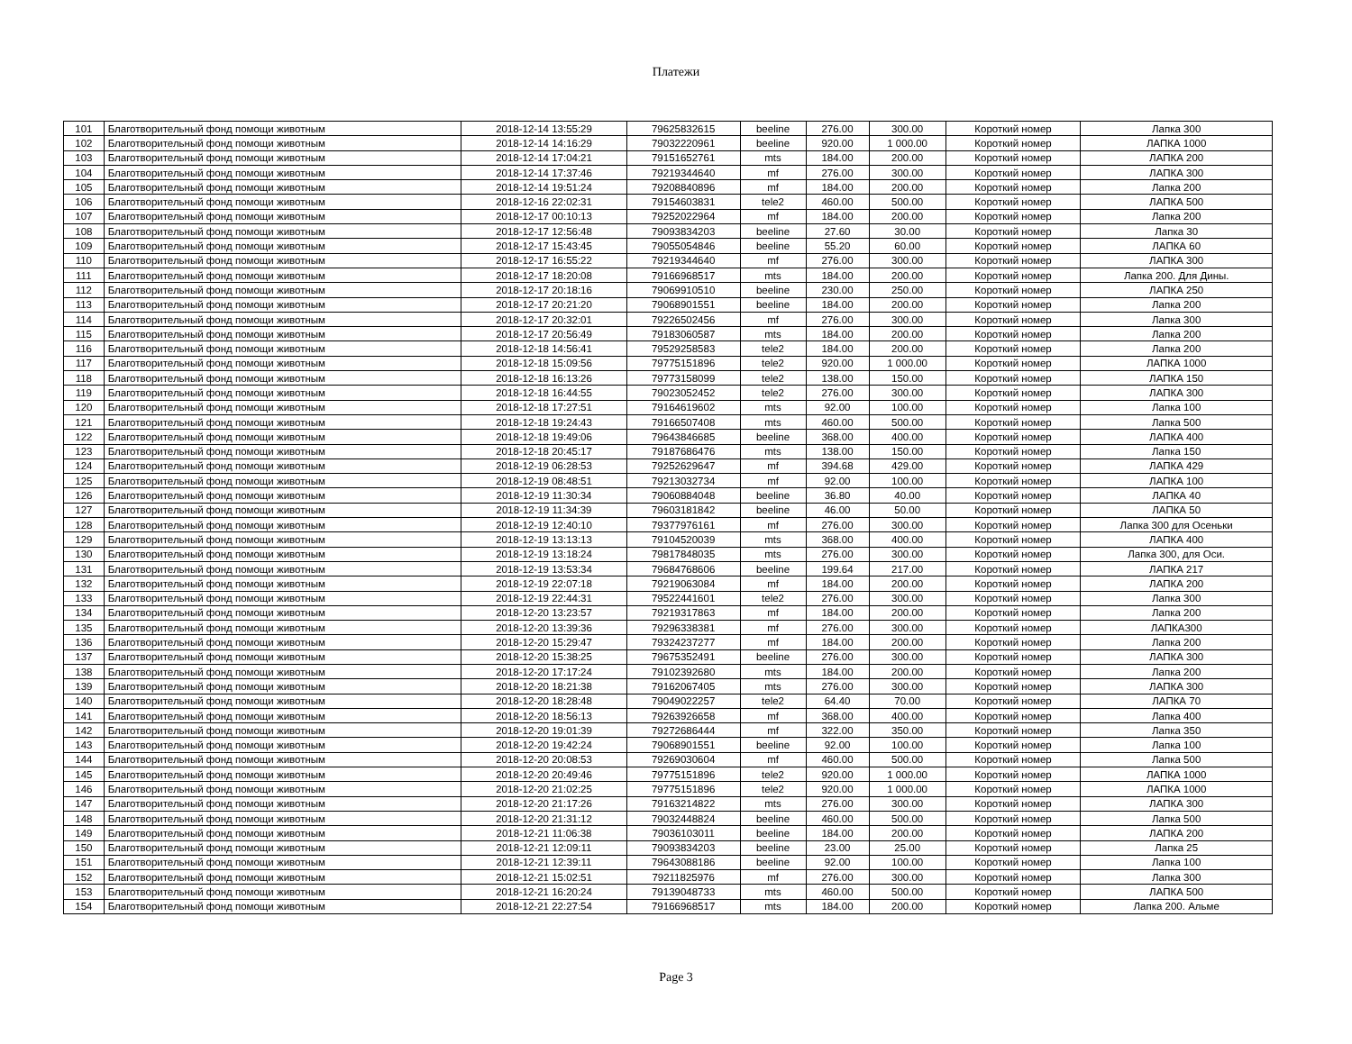Платежи
| 101 | Благотворительный фонд помощи животным | 2018-12-14 13:55:29 | 79625832615 | beeline | 276.00 | 300.00 | Короткий номер | Лапка 300 |
| 102 | Благотворительный фонд помощи животным | 2018-12-14 14:16:29 | 79032220961 | beeline | 920.00 | 1 000.00 | Короткий номер | ЛАПКА 1000 |
| 103 | Благотворительный фонд помощи животным | 2018-12-14 17:04:21 | 79151652761 | mts | 184.00 | 200.00 | Короткий номер | ЛАПКА 200 |
| 104 | Благотворительный фонд помощи животным | 2018-12-14 17:37:46 | 79219344640 | mf | 276.00 | 300.00 | Короткий номер | ЛАПКА 300 |
| 105 | Благотворительный фонд помощи животным | 2018-12-14 19:51:24 | 79208840896 | mf | 184.00 | 200.00 | Короткий номер | Лапка 200 |
| 106 | Благотворительный фонд помощи животным | 2018-12-16 22:02:31 | 79154603831 | tele2 | 460.00 | 500.00 | Короткий номер | ЛАПКА 500 |
| 107 | Благотворительный фонд помощи животным | 2018-12-17 00:10:13 | 79252022964 | mf | 184.00 | 200.00 | Короткий номер | Лапка 200 |
| 108 | Благотворительный фонд помощи животным | 2018-12-17 12:56:48 | 79093834203 | beeline | 27.60 | 30.00 | Короткий номер | Лапка 30 |
| 109 | Благотворительный фонд помощи животным | 2018-12-17 15:43:45 | 79055054846 | beeline | 55.20 | 60.00 | Короткий номер | ЛАПКА 60 |
| 110 | Благотворительный фонд помощи животным | 2018-12-17 16:55:22 | 79219344640 | mf | 276.00 | 300.00 | Короткий номер | ЛАПКА 300 |
| 111 | Благотворительный фонд помощи животным | 2018-12-17 18:20:08 | 79166968517 | mts | 184.00 | 200.00 | Короткий номер | Лапка 200. Для Дины. |
| 112 | Благотворительный фонд помощи животным | 2018-12-17 20:18:16 | 79069910510 | beeline | 230.00 | 250.00 | Короткий номер | ЛАПКА 250 |
| 113 | Благотворительный фонд помощи животным | 2018-12-17 20:21:20 | 79068901551 | beeline | 184.00 | 200.00 | Короткий номер | Лапка 200 |
| 114 | Благотворительный фонд помощи животным | 2018-12-17 20:32:01 | 79226502456 | mf | 276.00 | 300.00 | Короткий номер | Лапка 300 |
| 115 | Благотворительный фонд помощи животным | 2018-12-17 20:56:49 | 79183060587 | mts | 184.00 | 200.00 | Короткий номер | Лапка 200 |
| 116 | Благотворительный фонд помощи животным | 2018-12-18 14:56:41 | 79529258583 | tele2 | 184.00 | 200.00 | Короткий номер | Лапка 200 |
| 117 | Благотворительный фонд помощи животным | 2018-12-18 15:09:56 | 79775151896 | tele2 | 920.00 | 1 000.00 | Короткий номер | ЛАПКА 1000 |
| 118 | Благотворительный фонд помощи животным | 2018-12-18 16:13:26 | 79773158099 | tele2 | 138.00 | 150.00 | Короткий номер | ЛАПКА 150 |
| 119 | Благотворительный фонд помощи животным | 2018-12-18 16:44:55 | 79023052452 | tele2 | 276.00 | 300.00 | Короткий номер | ЛАПКА 300 |
| 120 | Благотворительный фонд помощи животным | 2018-12-18 17:27:51 | 79164619602 | mts | 92.00 | 100.00 | Короткий номер | Лапка 100 |
| 121 | Благотворительный фонд помощи животным | 2018-12-18 19:24:43 | 79166507408 | mts | 460.00 | 500.00 | Короткий номер | Лапка 500 |
| 122 | Благотворительный фонд помощи животным | 2018-12-18 19:49:06 | 79643846685 | beeline | 368.00 | 400.00 | Короткий номер | ЛАПКА 400 |
| 123 | Благотворительный фонд помощи животным | 2018-12-18 20:45:17 | 79187686476 | mts | 138.00 | 150.00 | Короткий номер | Лапка 150 |
| 124 | Благотворительный фонд помощи животным | 2018-12-19 06:28:53 | 79252629647 | mf | 394.68 | 429.00 | Короткий номер | ЛАПКА 429 |
| 125 | Благотворительный фонд помощи животным | 2018-12-19 08:48:51 | 79213032734 | mf | 92.00 | 100.00 | Короткий номер | ЛАПКА 100 |
| 126 | Благотворительный фонд помощи животным | 2018-12-19 11:30:34 | 79060884048 | beeline | 36.80 | 40.00 | Короткий номер | ЛАПКА 40 |
| 127 | Благотворительный фонд помощи животным | 2018-12-19 11:34:39 | 79603181842 | beeline | 46.00 | 50.00 | Короткий номер | ЛАПКА 50 |
| 128 | Благотворительный фонд помощи животным | 2018-12-19 12:40:10 | 79377976161 | mf | 276.00 | 300.00 | Короткий номер | Лапка 300 для Осеньки |
| 129 | Благотворительный фонд помощи животным | 2018-12-19 13:13:13 | 79104520039 | mts | 368.00 | 400.00 | Короткий номер | ЛАПКА 400 |
| 130 | Благотворительный фонд помощи животным | 2018-12-19 13:18:24 | 79817848035 | mts | 276.00 | 300.00 | Короткий номер | Лапка 300, для Оси. |
| 131 | Благотворительный фонд помощи животным | 2018-12-19 13:53:34 | 79684768606 | beeline | 199.64 | 217.00 | Короткий номер | ЛАПКА 217 |
| 132 | Благотворительный фонд помощи животным | 2018-12-19 22:07:18 | 79219063084 | mf | 184.00 | 200.00 | Короткий номер | ЛАПКА 200 |
| 133 | Благотворительный фонд помощи животным | 2018-12-19 22:44:31 | 79522441601 | tele2 | 276.00 | 300.00 | Короткий номер | Лапка 300 |
| 134 | Благотворительный фонд помощи животным | 2018-12-20 13:23:57 | 79219317863 | mf | 184.00 | 200.00 | Короткий номер | Лапка 200 |
| 135 | Благотворительный фонд помощи животным | 2018-12-20 13:39:36 | 79296338381 | mf | 276.00 | 300.00 | Короткий номер | ЛАПКА300 |
| 136 | Благотворительный фонд помощи животным | 2018-12-20 15:29:47 | 79324237277 | mf | 184.00 | 200.00 | Короткий номер | Лапка 200 |
| 137 | Благотворительный фонд помощи животным | 2018-12-20 15:38:25 | 79675352491 | beeline | 276.00 | 300.00 | Короткий номер | ЛАПКА 300 |
| 138 | Благотворительный фонд помощи животным | 2018-12-20 17:17:24 | 79102392680 | mts | 184.00 | 200.00 | Короткий номер | Лапка 200 |
| 139 | Благотворительный фонд помощи животным | 2018-12-20 18:21:38 | 79162067405 | mts | 276.00 | 300.00 | Короткий номер | ЛАПКА 300 |
| 140 | Благотворительный фонд помощи животным | 2018-12-20 18:28:48 | 79049022257 | tele2 | 64.40 | 70.00 | Короткий номер | ЛАПКА 70 |
| 141 | Благотворительный фонд помощи животным | 2018-12-20 18:56:13 | 79263926658 | mf | 368.00 | 400.00 | Короткий номер | Лапка 400 |
| 142 | Благотворительный фонд помощи животным | 2018-12-20 19:01:39 | 79272686444 | mf | 322.00 | 350.00 | Короткий номер | Лапка 350 |
| 143 | Благотворительный фонд помощи животным | 2018-12-20 19:42:24 | 79068901551 | beeline | 92.00 | 100.00 | Короткий номер | Лапка 100 |
| 144 | Благотворительный фонд помощи животным | 2018-12-20 20:08:53 | 79269030604 | mf | 460.00 | 500.00 | Короткий номер | Лапка 500 |
| 145 | Благотворительный фонд помощи животным | 2018-12-20 20:49:46 | 79775151896 | tele2 | 920.00 | 1 000.00 | Короткий номер | ЛАПКА 1000 |
| 146 | Благотворительный фонд помощи животным | 2018-12-20 21:02:25 | 79775151896 | tele2 | 920.00 | 1 000.00 | Короткий номер | ЛАПКА 1000 |
| 147 | Благотворительный фонд помощи животным | 2018-12-20 21:17:26 | 79163214822 | mts | 276.00 | 300.00 | Короткий номер | ЛАПКА 300 |
| 148 | Благотворительный фонд помощи животным | 2018-12-20 21:31:12 | 79032448824 | beeline | 460.00 | 500.00 | Короткий номер | Лапка 500 |
| 149 | Благотворительный фонд помощи животным | 2018-12-21 11:06:38 | 79036103011 | beeline | 184.00 | 200.00 | Короткий номер | ЛАПКА 200 |
| 150 | Благотворительный фонд помощи животным | 2018-12-21 12:09:11 | 79093834203 | beeline | 23.00 | 25.00 | Короткий номер | Лапка 25 |
| 151 | Благотворительный фонд помощи животным | 2018-12-21 12:39:11 | 79643088186 | beeline | 92.00 | 100.00 | Короткий номер | Лапка 100 |
| 152 | Благотворительный фонд помощи животным | 2018-12-21 15:02:51 | 79211825976 | mf | 276.00 | 300.00 | Короткий номер | Лапка 300 |
| 153 | Благотворительный фонд помощи животным | 2018-12-21 16:20:24 | 79139048733 | mts | 460.00 | 500.00 | Короткий номер | ЛАПКА 500 |
| 154 | Благотворительный фонд помощи животным | 2018-12-21 22:27:54 | 79166968517 | mts | 184.00 | 200.00 | Короткий номер | Лапка 200. Альме |
Page 3